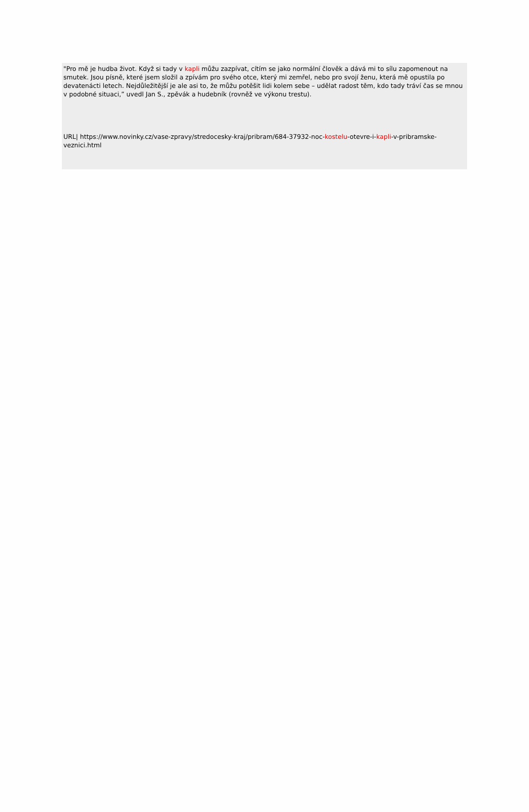"Pro mě je hudba život. Když si tady v kapli můžu zazpívat, cítím se jako normální člověk a dává mi to sílu zapomenout na smutek. Jsou písně, které jsem složil a zpívám pro svého otce, který mi zemřel, nebo pro svojí ženu, která mě opustila po devatenácti letech. Nejdůležitější je ale asi to, že můžu potěšit lidi kolem sebe – udělat radost těm, kdo tady tráví čas se mnou v podobné situaci,” uvedl Jan S., zpěvák a hudebník (rovněž ve výkonu trestu).
URL| https://www.novinky.cz/vase-zpravy/stredocesky-kraj/pribram/684-37932-noc-kostelu-otevre-i-kapli-v-pribramske-veznici.html